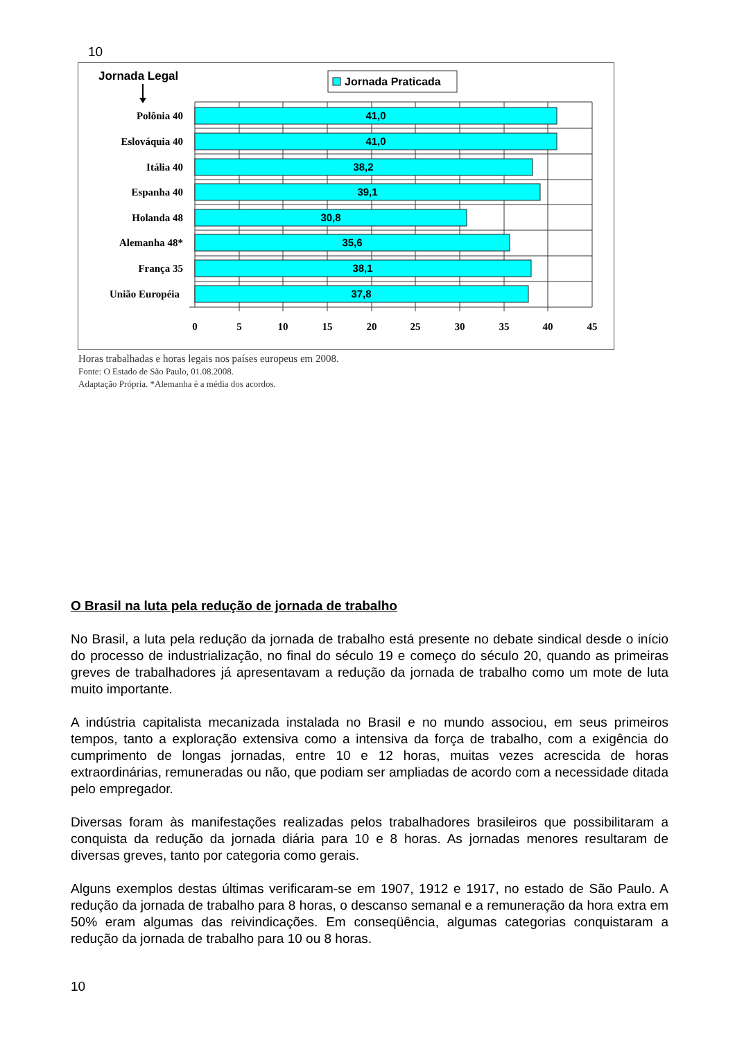10
41,0
41,0
38,2
39,1
30,8
35,6
38,1
37,8
Polônia 40
Eslováquia 40
Itália 40
Espanha 40
Holanda 48
Alemanha 48*
França 35
União Européia
0
5
10
15
20
25
30
35
40
45
Jornada Legal
Jornada Praticada
Horas trabalhadas e horas legais nos países europeus em 2008.
Fonte: O Estado de São Paulo, 01.08.2008.
Adaptação Própria. *Alemanha é a média dos acordos.
O Brasil na luta pela redução de jornada de trabalho
No Brasil, a luta pela redução da jornada de trabalho está presente no debate sindical desde o início do processo de industrialização, no final do século 19 e começo do século 20, quando as primeiras greves de trabalhadores já apresentavam a redução da jornada de trabalho como um mote de luta muito importante.
A indústria capitalista mecanizada instalada no Brasil e no mundo associou, em seus primeiros tempos, tanto a exploração extensiva como a intensiva da força de trabalho, com a exigência do cumprimento de longas jornadas, entre 10 e 12 horas, muitas vezes acrescida de horas extraordinárias, remuneradas ou não, que podiam ser ampliadas de acordo com a necessidade ditada pelo empregador.
Diversas foram às manifestações realizadas pelos trabalhadores brasileiros que possibilitaram a conquista da redução da jornada diária para 10 e 8 horas. As jornadas menores resultaram de diversas greves, tanto por categoria como gerais.
Alguns exemplos destas últimas verificaram-se em 1907, 1912 e 1917, no estado de São Paulo. A redução da jornada de trabalho para 8 horas, o descanso semanal e a remuneração da hora extra em 50% eram algumas das reivindicações. Em conseqüência, algumas categorias conquistaram a redução da jornada de trabalho para 10 ou 8 horas.
10